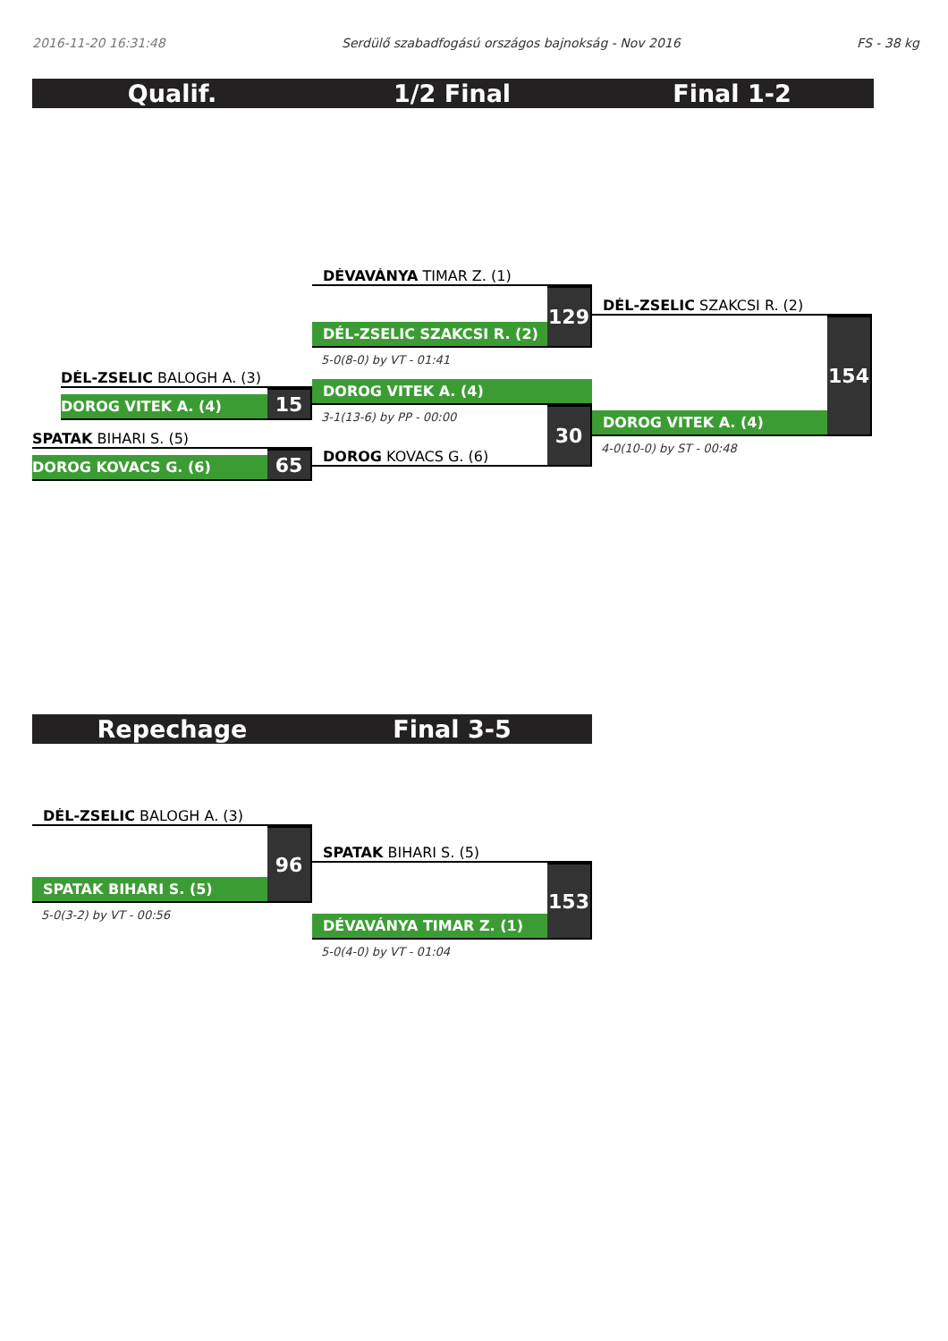2016-11-20 16:31:48 Serdülő szabadfogású országos bajnokság - Nov 2016 FS - 38 kg
Qualif. 1/2 Final Final 1-2
DÉL-ZSELIC BALOGH A. (3)
DOROG VITEK A. (4)
15
SPATAK BIHARI S. (5)
DOROG KOVACS G. (6)
65
DÉVAVÁNYA TIMAR Z. (1)
DÉL-ZSELIC SZAKCSI R. (2)
129
5-0(8-0) by VT - 01:41
DOROG VITEK A. (4)
3-1(13-6) by PP - 00:00
DOROG KOVACS G. (6)
30
DÉL-ZSELIC SZAKCSI R. (2)
DOROG VITEK A. (4)
154
4-0(10-0) by ST - 00:48
Repechage Final 3-5
DÉL-ZSELIC BALOGH A. (3)
SPATAK BIHARI S. (5)
96
5-0(3-2) by VT - 00:56
SPATAK BIHARI S. (5)
DÉVAVÁNYA TIMAR Z. (1)
153
5-0(4-0) by VT - 01:04